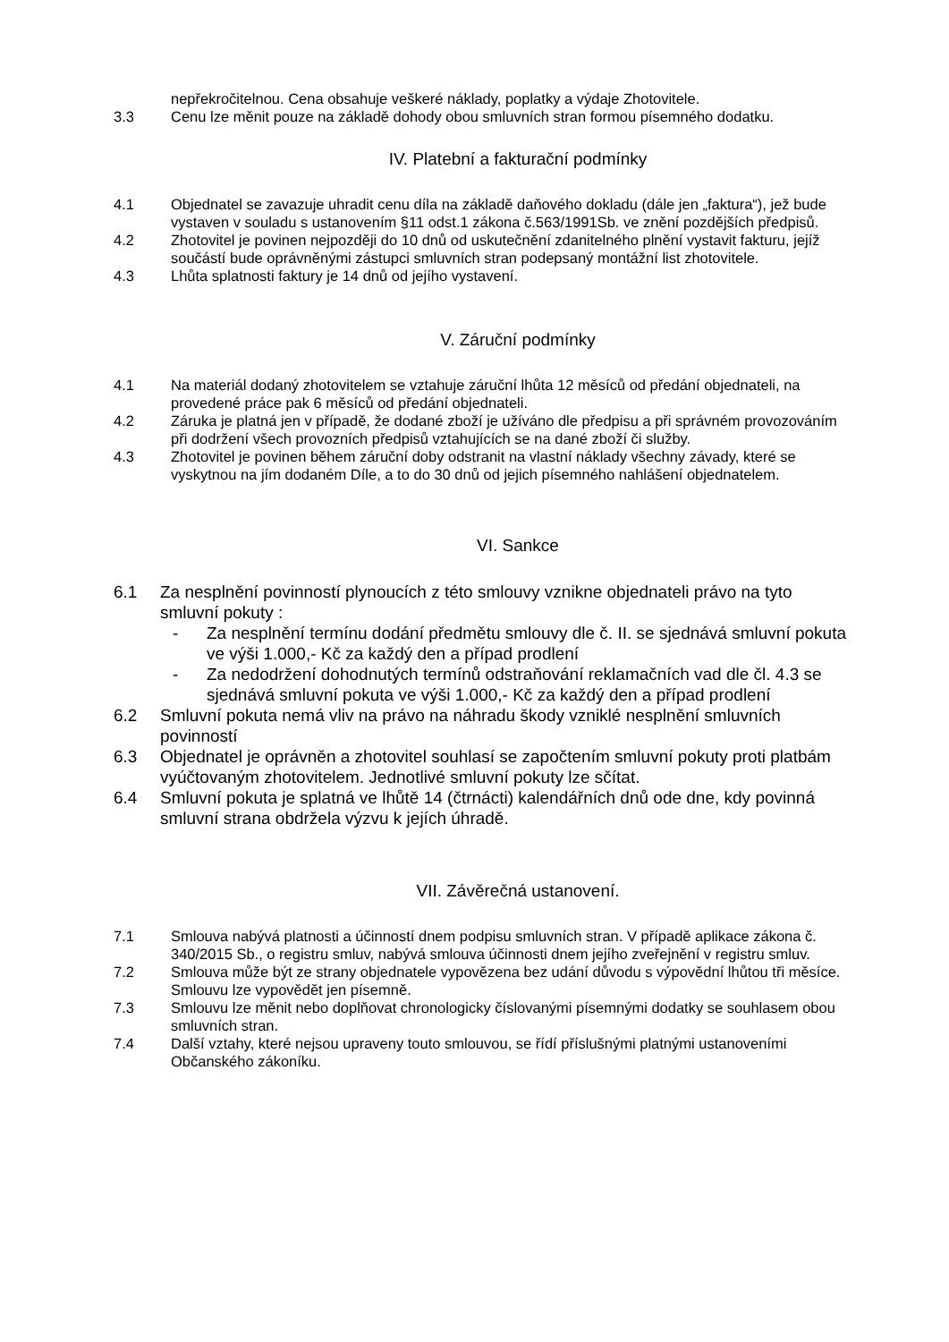nepřekročitelnou. Cena obsahuje veškeré náklady, poplatky a výdaje Zhotovitele.
3.3 Cenu lze měnit pouze na základě dohody obou smluvních stran formou písemného dodatku.
IV. Platební a fakturační podmínky
4.1 Objednatel se zavazuje uhradit cenu díla na základě daňového dokladu (dále jen „faktura“), jež bude vystaven v souladu s ustanovením §11 odst.1 zákona č.563/1991Sb. ve znění pozdějších předpisů.
4.2 Zhotovitel je povinen nejpozději do 10 dnů od uskutečnění zdanitelného plnění vystavit fakturu, jejíž součástí bude oprávněnými zástupci smluvních stran podepsaný montážní list zhotovitele.
4.3 Lhůta splatnosti faktury je 14 dnů od jejího vystavení.
V. Záruční podmínky
4.1 Na materiál dodaný zhotovitelem se vztahuje záruční lhůta 12 měsíců od předání objednateli, na provedené práce pak 6 měsíců od předání objednateli.
4.2 Záruka je platná jen v případě, že dodané zboží je užíváno dle předpisu a při správném provozováním při dodržení všech provozních předpisů vztahujících se na dané zboží či služby.
4.3 Zhotovitel je povinen během záruční doby odstranit na vlastní náklady všechny závady, které se vyskytnou na jím dodaném Díle, a to do 30 dnů od jejich písemného nahlášení objednatelem.
VI. Sankce
6.1 Za nesplnění povinností plynoucích z této smlouvy vznikne objednateli právo na tyto smluvní pokuty :
- Za nesplnění termínu dodání předmětu smlouvy dle č. II. se sjednává smluvní pokuta ve výši 1.000,- Kč za každý den a případ prodlení
- Za nedodržení dohodnutých termínů odstraňování reklamačních vad dle čl. 4.3 se sjednává smluvní pokuta ve výši 1.000,- Kč za každý den a případ prodlení
6.2 Smluvní pokuta nemá vliv na právo na náhradu škody vzniklé nesplnění smluvních povinností
6.3 Objednatel je oprávněn a zhotovitel souhlasí se započtením smluvní pokuty proti platbám vyúčtovaným zhotovitelem. Jednotlivé smluvní pokuty lze sčítat.
6.4 Smluvní pokuta je splatná ve lhůtě 14 (čtrnácti) kalendářních dnů ode dne, kdy povinná smluvní strana obdržela výzvu k jejích úhradě.
VII. Závěrečná ustanovení.
7.1 Smlouva nabývá platnosti a účinností dnem podpisu smluvních stran. V případě aplikace zákona č. 340/2015 Sb., o registru smluv, nabývá smlouva účinnosti dnem jejího zveřejnění v registru smluv.
7.2 Smlouva může být ze strany objednatele vypovězena bez udání důvodu s výpovědní lhůtou tři měsíce. Smlouvu lze vypovědět jen písemně.
7.3 Smlouvu lze měnit nebo doplňovat chronologicky číslovanými písemnými dodatky se souhlasem obou smluvních stran.
7.4 Další vztahy, které nejsou upraveny touto smlouvou, se řídí příslušnými platnými ustanoveními Občanského zákoníku.